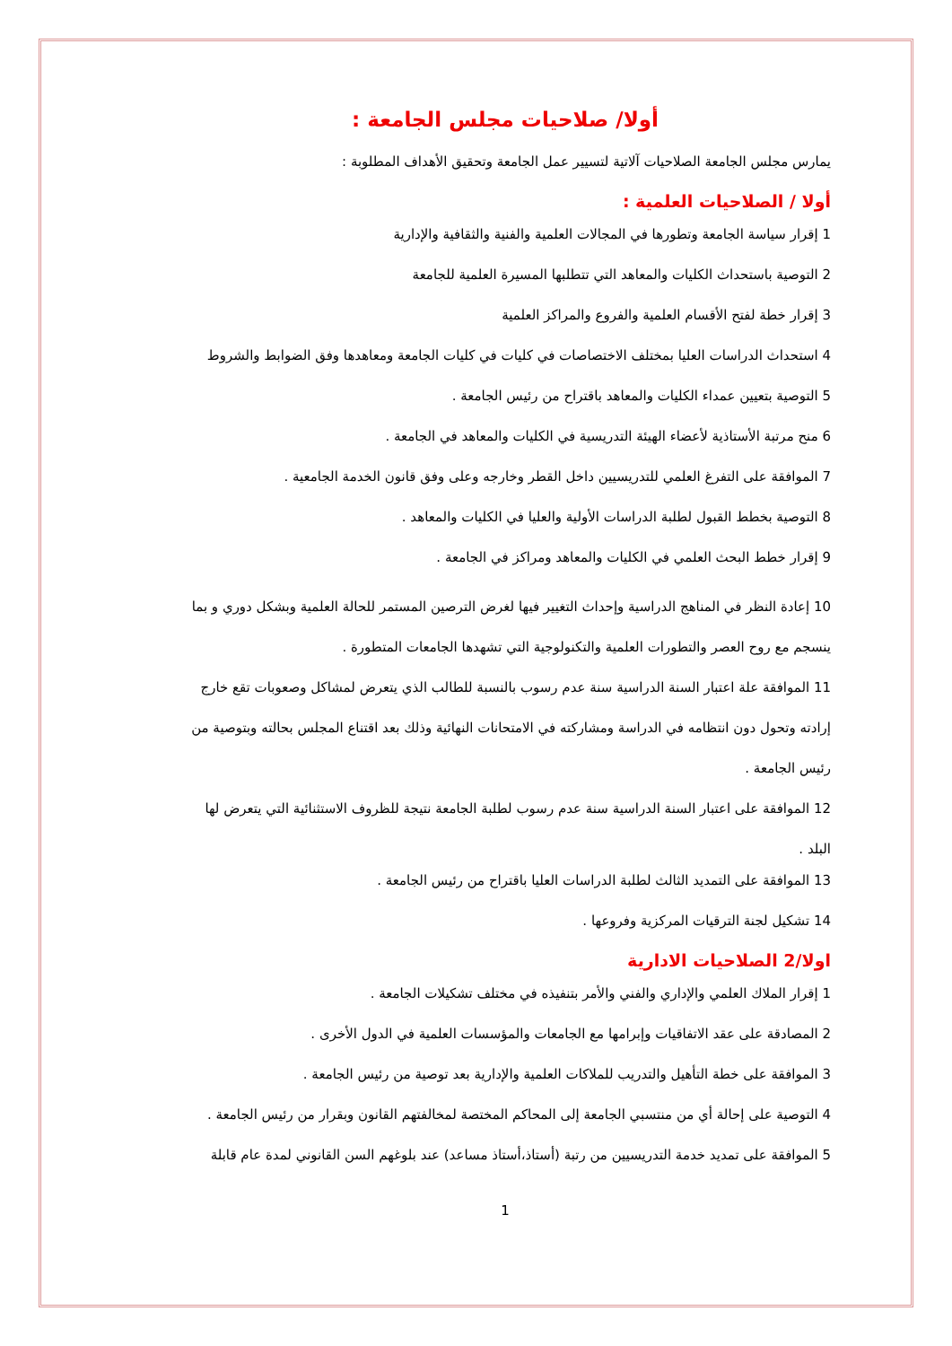أولا/ صلاحيات مجلس الجامعة :
يمارس مجلس الجامعة الصلاحيات آلاتية لتسيير عمل الجامعة وتحقيق الأهداف المطلوبة :
أولا / الصلاحيات العلمية :
1 إقرار سياسة الجامعة وتطورها في المجالات العلمية والفنية والثقافية والإدارية
2 التوصية باستحداث الكليات والمعاهد التي تتطلبها المسيرة العلمية للجامعة
3 إقرار خطة لفتح الأقسام العلمية والفروع والمراكز العلمية
4 استحداث الدراسات العليا بمختلف الاختصاصات في كليات في كليات الجامعة ومعاهدها وفق الضوابط والشروط
5 التوصية بتعيين عمداء الكليات والمعاهد باقتراح من رئيس الجامعة .
6 منح مرتبة الأستاذية لأعضاء الهيئة التدريسية في الكليات والمعاهد في الجامعة .
7 الموافقة على التفرغ العلمي للتدريسيين داخل القطر وخارجه وعلى وفق قانون الخدمة الجامعية .
8 التوصية بخطط القبول لطلبة الدراسات الأولية والعليا في الكليات والمعاهد .
9 إقرار خطط البحث العلمي في الكليات والمعاهد ومراكز في الجامعة .
10 إعادة النظر في المناهج الدراسية وإحداث التغيير فيها لغرض الترصين المستمر للحالة العلمية وبشكل دوري و بما ينسجم مع روح العصر والتطورات العلمية والتكنولوجية التي تشهدها الجامعات المتطورة .
11 الموافقة علة اعتبار السنة الدراسية سنة عدم رسوب بالنسبة للطالب الذي يتعرض لمشاكل وصعوبات تقع خارج إرادته وتحول دون انتظامه في الدراسة ومشاركته في الامتحانات النهائية وذلك بعد اقتناع المجلس بحالته وبتوصية من رئيس الجامعة .
12 الموافقة على اعتبار السنة الدراسية سنة عدم رسوب لطلبة الجامعة نتيجة للظروف الاستثنائية التي يتعرض لها البلد .
13 الموافقة على التمديد الثالث لطلبة الدراسات العليا باقتراح من رئيس الجامعة .
14 تشكيل لجنة الترقيات المركزية وفروعها .
اولا/2 الصلاحيات الادارية
1 إقرار الملاك العلمي والإداري والفني والأمر بتنفيذه في مختلف تشكيلات الجامعة .
2 المصادقة على عقد الاتفاقيات وإبرامها مع الجامعات والمؤسسات العلمية في الدول الأخرى .
3 الموافقة على خطة التأهيل والتدريب للملاكات العلمية والإدارية بعد توصية من رئيس الجامعة .
4 التوصية على إحالة أي من منتسبي الجامعة إلى المحاكم المختصة لمخالفتهم القانون وبقرار من رئيس الجامعة .
5 الموافقة على تمديد خدمة التدريسيين من رتبة (أستاذ،أستاذ مساعد) عند بلوغهم السن القانوني لمدة عام قابلة
1